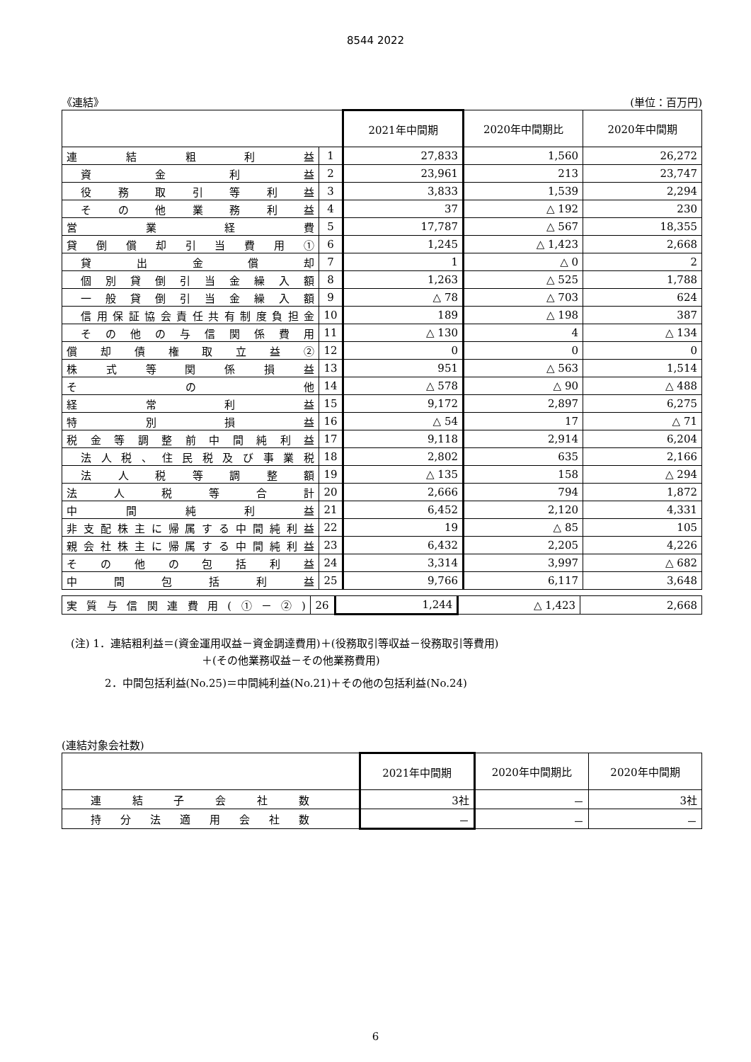8544 2022
《連結》 (単位：百万円)
| | | 2021年中間期 | 2020年中間期比 | 2020年中間期 |
| --- | --- | --- | --- | --- |
| 連結粗利益 | 1 | 27,833 | 1,560 | 26,272 |
| 資金利益 | 2 | 23,961 | 213 | 23,747 |
| 役務取引等利益 | 3 | 3,833 | 1,539 | 2,294 |
| その他業務利益 | 4 | 37 | △ 192 | 230 |
| 営業経費 | 5 | 17,787 | △ 567 | 18,355 |
| 貸倒償却引当費用① | 6 | 1,245 | △ 1,423 | 2,668 |
| 貸出金償却 | 7 | 1 | △ 0 | 2 |
| 個別貸倒引当金繰入額 | 8 | 1,263 | △ 525 | 1,788 |
| 一般貸倒引当金繰入額 | 9 | △ 78 | △ 703 | 624 |
| 信用保証協会責任共有制度負担金 | 10 | 189 | △ 198 | 387 |
| その他の与信関係費用 | 11 | △ 130 | 4 | △ 134 |
| 償却債権取立益② | 12 | 0 | 0 | 0 |
| 株式等関係損益 | 13 | 951 | △ 563 | 1,514 |
| その他 | 14 | △ 578 | △ 90 | △ 488 |
| 経常利益 | 15 | 9,172 | 2,897 | 6,275 |
| 特別損益 | 16 | △ 54 | 17 | △ 71 |
| 税金等調整前中間純利益 | 17 | 9,118 | 2,914 | 6,204 |
| 法人税、住民税及び事業税 | 18 | 2,802 | 635 | 2,166 |
| 法人税等調整額 | 19 | △ 135 | 158 | △ 294 |
| 法人税等合計 | 20 | 2,666 | 794 | 1,872 |
| 中間純利益 | 21 | 6,452 | 2,120 | 4,331 |
| 非支配株主に帰属する中間純利益 | 22 | 19 | △ 85 | 105 |
| 親会社株主に帰属する中間純利益 | 23 | 6,432 | 2,205 | 4,226 |
| その他の包括利益 | 24 | 3,314 | 3,997 | △ 682 |
| 中間包括利益 | 25 | 9,766 | 6,117 | 3,648 |
| 実質与信関連費用(①－②) | 26 | 1,244 | △ 1,423 | 2,668 |
(注) 1．連結粗利益＝(資金運用収益－資金調達費用)＋(役務取引等収益－役務取引等費用)
＋(その他業務収益－その他業務費用)
2．中間包括利益(No.25)＝中間純利益(No.21)＋その他の包括利益(No.24)
(連結対象会社数)
| | 2021年中間期 | 2020年中間期比 | 2020年中間期 |
| --- | --- | --- | --- |
| 連結子会社数 | 3社 | － | 3社 |
| 持分法適用会社数 | － | － | － |
6